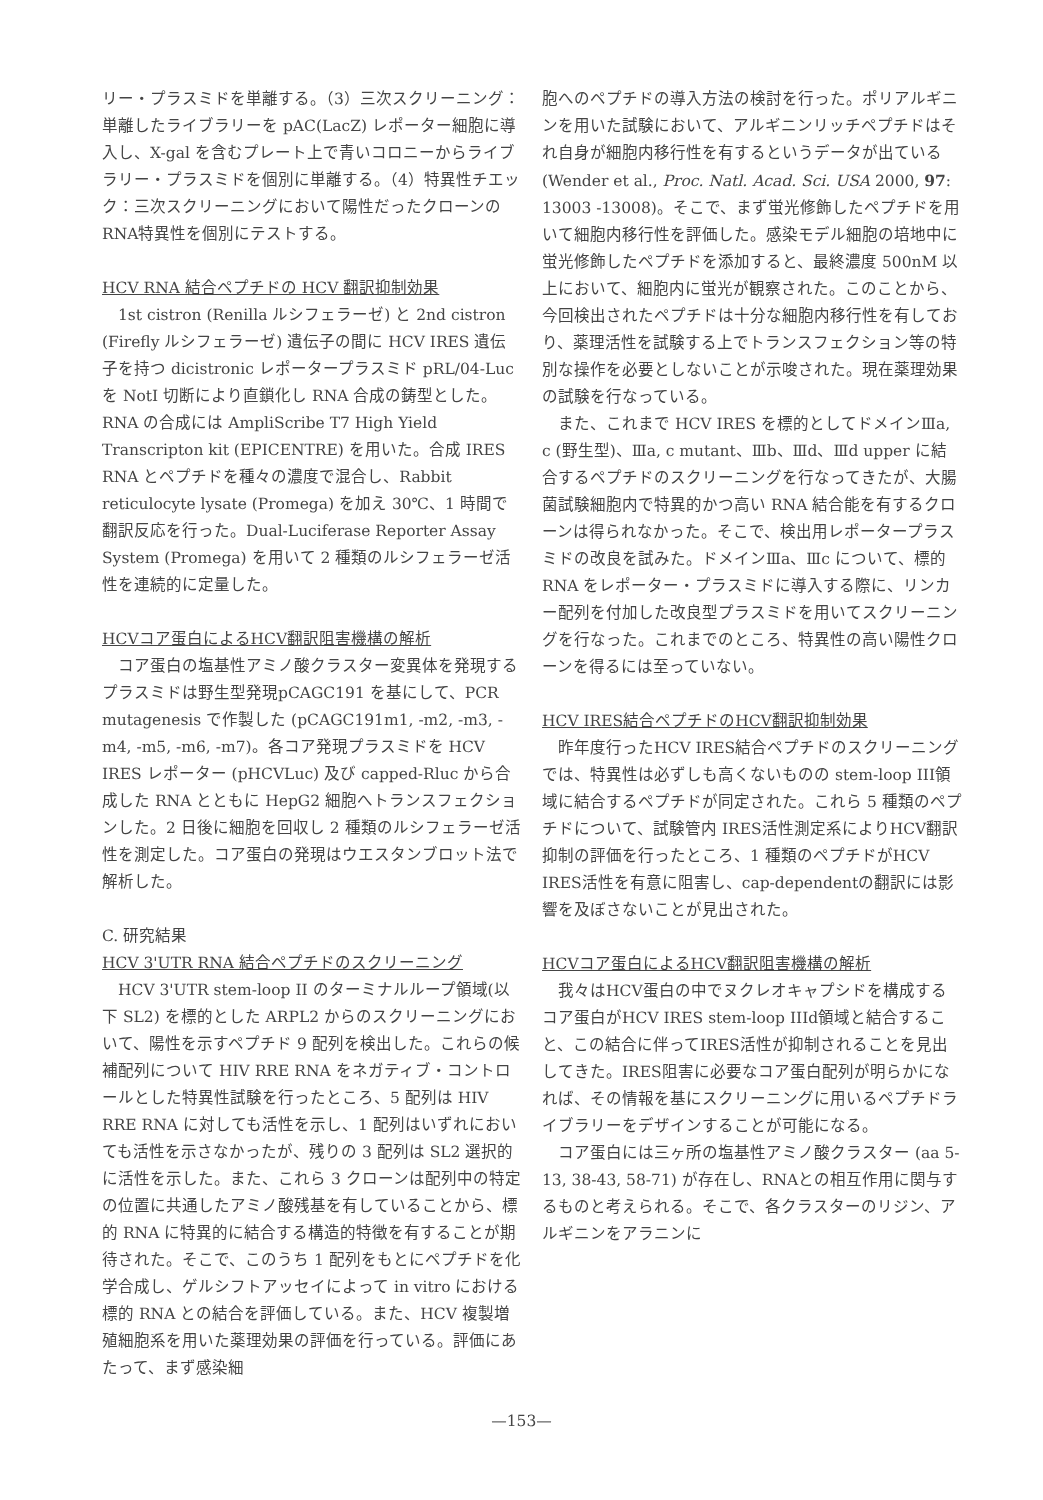リー・プラスミドを単離する。（3）三次スクリーニング：単離したライブラリーを pAC(LacZ) レポーター細胞に導入し、X-gal を含むプレート上で青いコロニーからライブラリー・プラスミドを個別に単離する。（4）特異性チエック：三次スクリーニングにおいて陽性だったクローンのRNA特異性を個別にテストする。
HCV RNA 結合ペプチドの HCV 翻訳抑制効果
　1st cistron (Renilla ルシフェラーゼ) と 2nd cistron (Firefly ルシフェラーゼ) 遺伝子の間に HCV IRES 遺伝子を持つ dicistronic レポータープラスミド pRL/04-Luc を NotI 切断により直鎖化し RNA 合成の鋳型とした。RNA の合成には AmpliScribe T7 High Yield Transcripton kit (EPICENTRE) を用いた。合成 IRES RNA とペプチドを種々の濃度で混合し、Rabbit reticulocyte lysate (Promega) を加え 30℃、1 時間で翻訳反応を行った。Dual-Luciferase Reporter Assay System (Promega) を用いて 2 種類のルシフェラーゼ活性を連続的に定量した。
HCVコア蛋白によるHCV翻訳阻害機構の解析
　コア蛋白の塩基性アミノ酸クラスター変異体を発現するプラスミドは野生型発現pCAGC191 を基にして、PCR mutagenesis で作製した (pCAGC191m1, -m2, -m3, -m4, -m5, -m6, -m7)。各コア発現プラスミドを HCV IRES レポーター (pHCVLuc) 及び capped-Rluc から合成した RNA とともに HepG2 細胞へトランスフェクションした。2 日後に細胞を回収し 2 種類のルシフェラーゼ活性を測定した。コア蛋白の発現はウエスタンブロット法で解析した。
C. 研究結果
HCV 3'UTR RNA 結合ペプチドのスクリーニング
　HCV 3'UTR stem-loop II のターミナルループ領域(以下 SL2) を標的とした ARPL2 からのスクリーニングにおいて、陽性を示すペプチド 9 配列を検出した。これらの候補配列について HIV RRE RNA をネガティブ・コントロールとした特異性試験を行ったところ、5 配列は HIV RRE RNA に対しても活性を示し、1 配列はいずれにおいても活性を示さなかったが、残りの 3 配列は SL2 選択的に活性を示した。また、これら 3 クローンは配列中の特定の位置に共通したアミノ酸残基を有していることから、標的 RNA に特異的に結合する構造的特徴を有することが期待された。そこで、このうち 1 配列をもとにペプチドを化学合成し、ゲルシフトアッセイによって in vitro における標的 RNA との結合を評価している。また、HCV 複製増殖細胞系を用いた薬理効果の評価を行っている。評価にあたって、まず感染細
胞へのペプチドの導入方法の検討を行った。ポリアルギニンを用いた試験において、アルギニンリッチペプチドはそれ自身が細胞内移行性を有するというデータが出ている (Wender et al., Proc. Natl. Acad. Sci. USA 2000, 97: 13003 -13008)。そこで、まず蛍光修飾したペプチドを用いて細胞内移行性を評価した。感染モデル細胞の培地中に蛍光修飾したペプチドを添加すると、最終濃度 500nM 以上において、細胞内に蛍光が観察された。このことから、今回検出されたペプチドは十分な細胞内移行性を有しており、薬理活性を試験する上でトランスフェクション等の特別な操作を必要としないことが示唆された。現在薬理効果の試験を行なっている。
　また、これまで HCV IRES を標的としてドメインⅢa, c (野生型)、Ⅲa, c mutant、Ⅲb、Ⅲd、Ⅲd upper に結合するペプチドのスクリーニングを行なってきたが、大腸菌試験細胞内で特異的かつ高い RNA 結合能を有するクローンは得られなかった。そこで、検出用レポータープラスミドの改良を試みた。ドメインⅢa、Ⅲc について、標的 RNA をレポーター・プラスミドに導入する際に、リンカー配列を付加した改良型プラスミドを用いてスクリーニングを行なった。これまでのところ、特異性の高い陽性クローンを得るには至っていない。
HCV IRES結合ペプチドのHCV翻訳抑制効果
　昨年度行ったHCV IRES結合ペプチドのスクリーニングでは、特異性は必ずしも高くないものの stem-loop III領域に結合するペプチドが同定された。これら 5 種類のペプチドについて、試験管内 IRES活性測定系によりHCV翻訳抑制の評価を行ったところ、1 種類のペプチドがHCV IRES活性を有意に阻害し、cap-dependentの翻訳には影響を及ぼさないことが見出された。
HCVコア蛋白によるHCV翻訳阻害機構の解析
　我々はHCV蛋白の中でヌクレオキャプシドを構成するコア蛋白がHCV IRES stem-loop IIId領域と結合すること、この結合に伴ってIRES活性が抑制されることを見出してきた。IRES阻害に必要なコア蛋白配列が明らかになれば、その情報を基にスクリーニングに用いるペプチドライブラリーをデザインすることが可能になる。
　コア蛋白には三ヶ所の塩基性アミノ酸クラスター (aa 5-13, 38-43, 58-71) が存在し、RNAとの相互作用に関与するものと考えられる。そこで、各クラスターのリジン、アルギニンをアラニンに
—153—